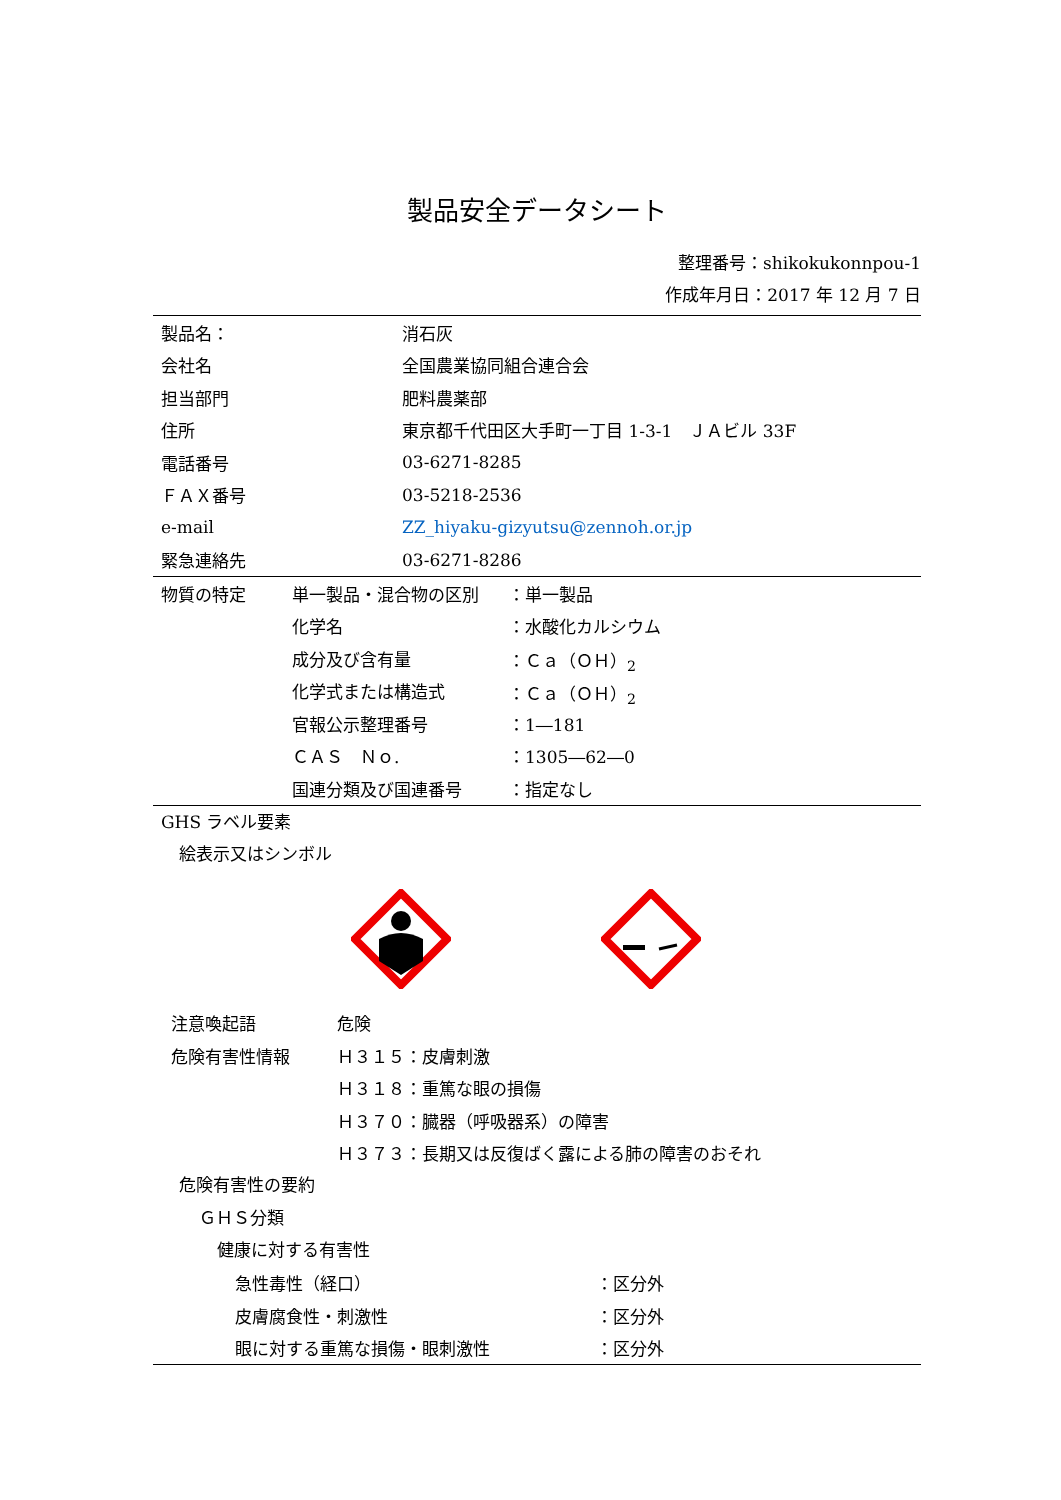製品安全データシート
整理番号：shikokukonnpou-1
作成年月日：2017 年 12 月 7 日
| 製品名： | 消石灰 |
| 会社名 | 全国農業協同組合連合会 |
| 担当部門 | 肥料農薬部 |
| 住所 | 東京都千代田区大手町一丁目 1-3-1 ＪＡビル 33F |
| 電話番号 | 03-6271-8285 |
| ＦＡＸ番号 | 03-5218-2536 |
| e-mail | ZZ_hiyaku-gizyutsu@zennoh.or.jp |
| 緊急連絡先 | 03-6271-8286 |
| 物質の特定 | 単一製品・混合物の区別 | ：単一製品 |
| | 化学名 | ：水酸化カルシウム |
| | 成分及び含有量 | ：Ｃａ（ＯＨ）<sub>2</sub> |
| | 化学式または構造式 | ：Ｃａ（ＯＨ）<sub>2</sub> |
| | 官報公示整理番号 | ：1―181 |
| | ＣＡＳ Ｎｏ. | ：1305―62―0 |
| | 国連分類及び国連番号 | ：指定なし |
GHS ラベル要素
絵表示又はシンボル
| 注意喚起語 | 危険 |
| 危険有害性情報 | Ｈ３１５：皮膚刺激 |
| | Ｈ３１８：重篤な眼の損傷 |
| | Ｈ３７０：臓器（呼吸器系）の障害 |
| | Ｈ３７３：長期又は反復ばく露による肺の障害のおそれ |
危険有害性の要約
ＧＨＳ分類
健康に対する有害性
| 急性毒性（経口） | ：区分外 |
| 皮膚腐食性・刺激性 | ：区分外 |
| 眼に対する重篤な損傷・眼刺激性 | ：区分外 |